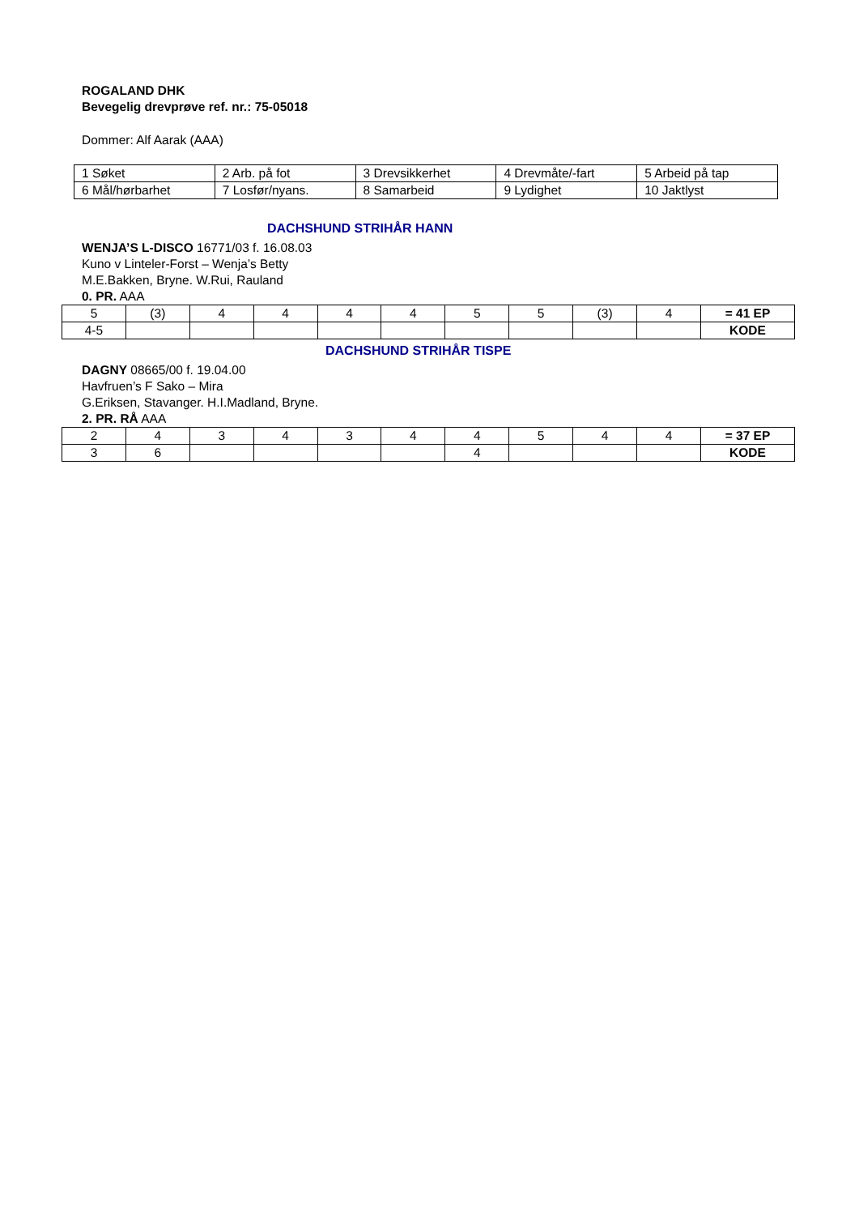ROGALAND DHK
Bevegelig drevprøve ref. nr.: 75-05018
Dommer: Alf Aarak (AAA)
| 1 Søket | 2 Arb. på fot | 3 Drevsikkerhet | 4 Drevmåte/-fart | 5 Arbeid på tap |
| 6 Mål/hørbarhet | 7 Losfør/nyans. | 8 Samarbeid | 9 Lydighet | 10 Jaktlyst |
DACHSHUND STRIHÅR HANN
WENJA’S L-DISCO 16771/03 f. 16.08.03
Kuno v Linteler-Forst – Wenja’s Betty
M.E.Bakken, Bryne. W.Rui, Rauland
0. PR. AAA
| 5 | (3) | 4 | 4 | 4 | 4 | 5 | 5 | (3) | 4 | = 41 EP |
| 4-5 | | | | | | | | | | KODE |
DACHSHUND STRIHÅR TISPE
DAGNY 08665/00 f. 19.04.00
Havfruen’s F Sako – Mira
G.Eriksen, Stavanger. H.I.Madland, Bryne.
2. PR. RÅ AAA
| 2 | 4 | 3 | 4 | 3 | 4 | 4 | 5 | 4 | 4 | = 37 EP |
| 3 | 6 | | | | | 4 | | | | KODE |